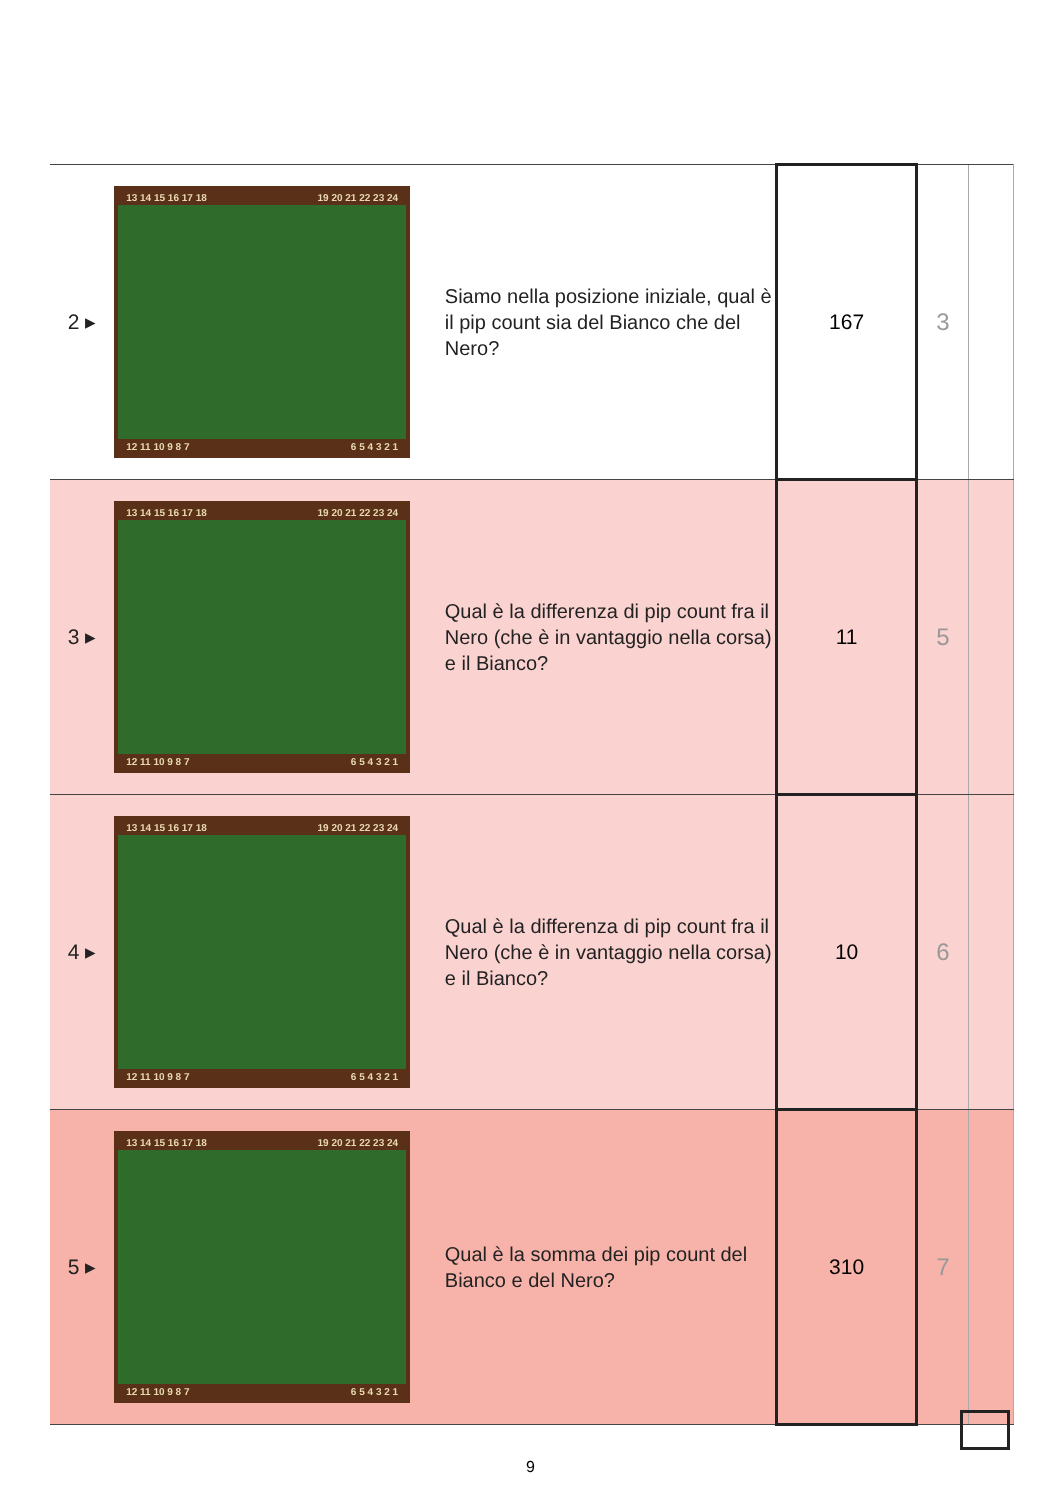| 2 ▸ | 13 14 15 16 17 18 19 20 21 22 23 24 12 11 10 9 8 7 6 5 4 3 2 1 | Siamo nella posizione iniziale, qual è il pip count sia del Bianco che del Nero? | 167 | 3 | |
| 3 ▸ | 13 14 15 16 17 18 19 20 21 22 23 24 12 11 10 9 8 7 6 5 4 3 2 1 | Qual è la differenza di pip count fra il Nero (che è in vantaggio nella corsa) e il Bianco? | 11 | 5 | |
| 4 ▸ | 13 14 15 16 17 18 19 20 21 22 23 24 12 11 10 9 8 7 6 5 4 3 2 1 | Qual è la differenza di pip count fra il Nero (che è in vantaggio nella corsa) e il Bianco? | 10 | 6 | |
| 5 ▸ | 13 14 15 16 17 18 19 20 21 22 23 24 12 11 10 9 8 7 6 5 4 3 2 1 | Qual è la somma dei pip count del Bianco e del Nero? | 310 | 7 | |
9